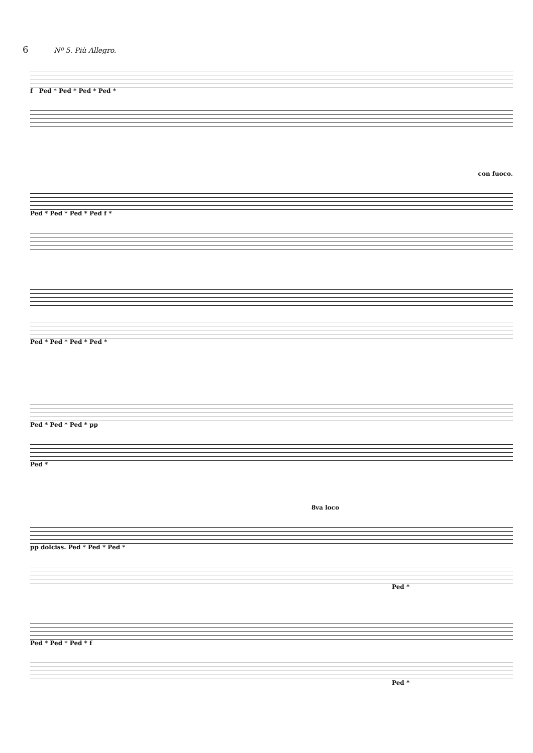6 Nº 5. Più Allegro.
f Ped * Ped * Ped * Ped *
con fuoco.
Ped * Ped * Ped * Ped f *
Ped * Ped * Ped * Ped *
Ped * Ped * Ped * pp
Ped *
8va loco
pp dolciss. Ped * Ped * Ped *
Ped *
Ped * Ped * Ped * f
Ped *